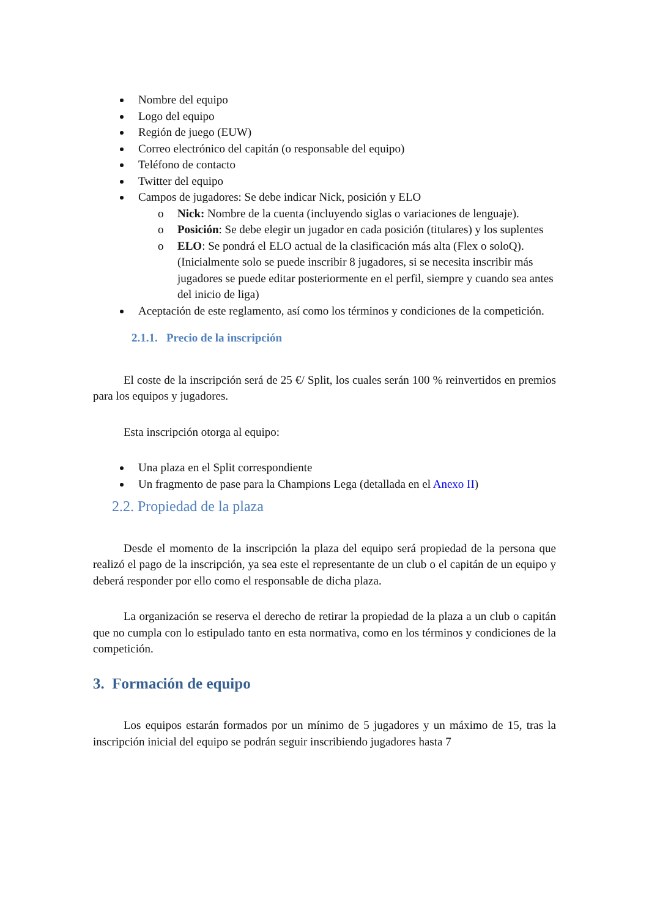Nombre del equipo
Logo del equipo
Región de juego (EUW)
Correo electrónico del capitán (o responsable del equipo)
Teléfono de contacto
Twitter del equipo
Campos de jugadores: Se debe indicar Nick, posición y ELO
o Nick: Nombre de la cuenta (incluyendo siglas o variaciones de lenguaje).
o Posición: Se debe elegir un jugador en cada posición (titulares) y los suplentes
o ELO: Se pondrá el ELO actual de la clasificación más alta (Flex o soloQ).
(Inicialmente solo se puede inscribir 8 jugadores, si se necesita inscribir más jugadores se puede editar posteriormente en el perfil, siempre y cuando sea antes del inicio de liga)
Aceptación de este reglamento, así como los términos y condiciones de la competición.
2.1.1. Precio de la inscripción
El coste de la inscripción será de 25 €/ Split, los cuales serán 100 % reinvertidos en premios para los equipos y jugadores.
Esta inscripción otorga al equipo:
Una plaza en el Split correspondiente
Un fragmento de pase para la Champions Lega (detallada en el Anexo II)
2.2. Propiedad de la plaza
Desde el momento de la inscripción la plaza del equipo será propiedad de la persona que realizó el pago de la inscripción, ya sea este el representante de un club o el capitán de un equipo y deberá responder por ello como el responsable de dicha plaza.
La organización se reserva el derecho de retirar la propiedad de la plaza a un club o capitán que no cumpla con lo estipulado tanto en esta normativa, como en los términos y condiciones de la competición.
3. Formación de equipo
Los equipos estarán formados por un mínimo de 5 jugadores y un máximo de 15, tras la inscripción inicial del equipo se podrán seguir inscribiendo jugadores hasta 7